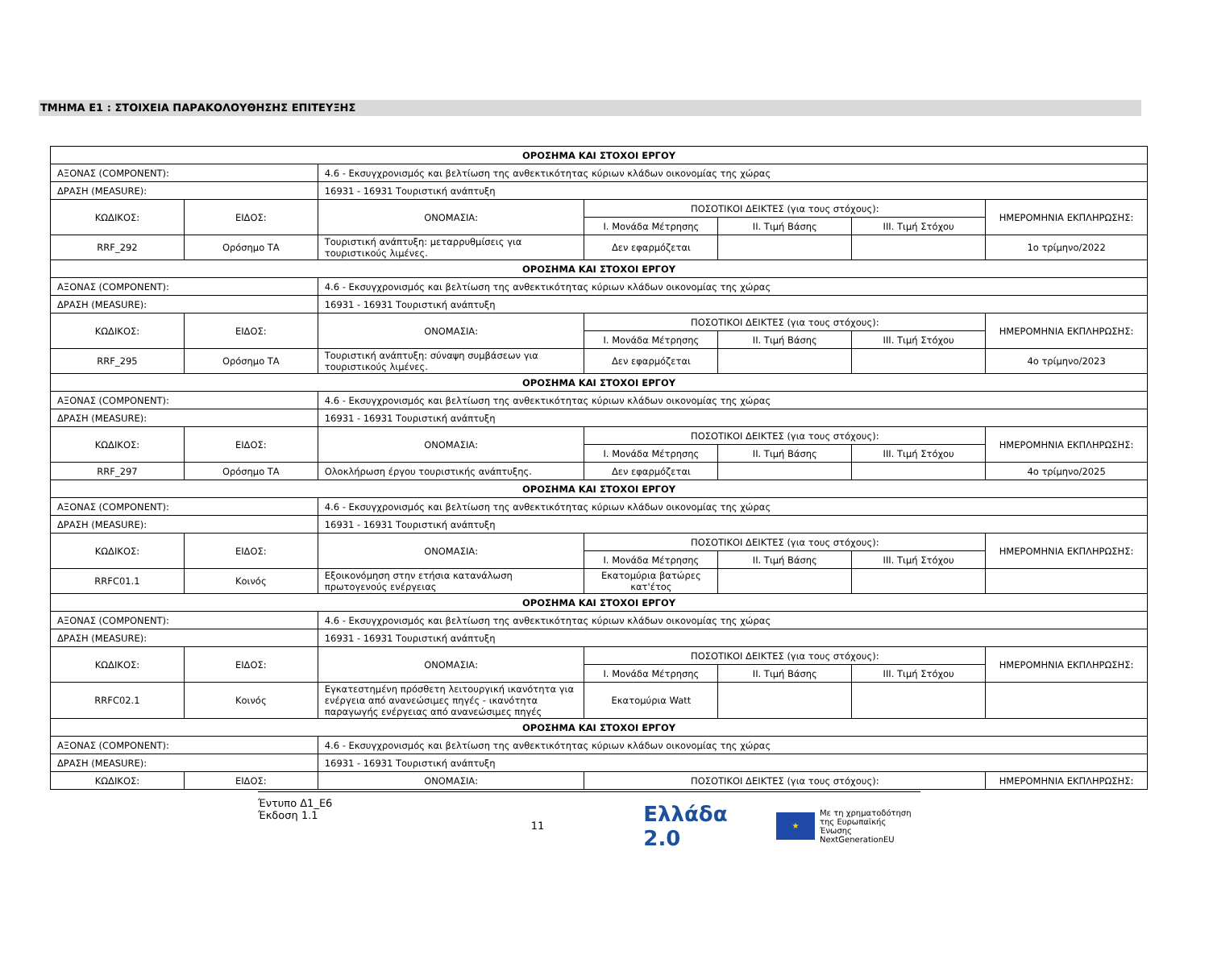ΤΜΗΜΑ Ε1 : ΣΤΟΙΧΕΙΑ ΠΑΡΑΚΟΛΟΥΘΗΣΗΣ ΕΠΙΤΕΥΞΗΣ
| ΟΡΟΣΗΜΑ ΚΑΙ ΣΤΟΧΟΙ ΕΡΓΟΥ | | | | | | |
| ΑΞΟΝΑΣ (COMPONENT): | | 4.6 - Εκσυγχρονισμός και βελτίωση της ανθεκτικότητας κύριων κλάδων οικονομίας της χώρας | | | | |
| ΔΡΑΣΗ (MEASURE): | | 16931 - 16931 Τουριστική ανάπτυξη | | | | |
| ΚΩΔΙΚΟΣ: | ΕΙΔΟΣ: | ΟΝΟΜΑΣΙΑ: | ΠΟΣΟΤΙΚΟΙ ΔΕΙΚΤΕΣ (για τους στόχους): | | | ΗΜΕΡΟΜΗΝΙΑ ΕΚΠΛΗΡΩΣΗΣ: |
| | | | Ι. Μονάδα Μέτρησης | ΙΙ. Τιμή Βάσης | ΙΙΙ. Τιμή Στόχου | |
| RRF_292 | Ορόσημο ΤΑ | Τουριστική ανάπτυξη: μεταρρυθμίσεις για τουριστικούς λιμένες. | Δεν εφαρμόζεται | | | 1ο τρίμηνο/2022 |
| ΟΡΟΣΗΜΑ ΚΑΙ ΣΤΟΧΟΙ ΕΡΓΟΥ | | | | | | |
| ΑΞΟΝΑΣ (COMPONENT): | | 4.6 - Εκσυγχρονισμός και βελτίωση της ανθεκτικότητας κύριων κλάδων οικονομίας της χώρας | | | | |
| ΔΡΑΣΗ (MEASURE): | | 16931 - 16931 Τουριστική ανάπτυξη | | | | |
| ΚΩΔΙΚΟΣ: | ΕΙΔΟΣ: | ΟΝΟΜΑΣΙΑ: | ΠΟΣΟΤΙΚΟΙ ΔΕΙΚΤΕΣ (για τους στόχους): | | | ΗΜΕΡΟΜΗΝΙΑ ΕΚΠΛΗΡΩΣΗΣ: |
| | | | Ι. Μονάδα Μέτρησης | ΙΙ. Τιμή Βάσης | ΙΙΙ. Τιμή Στόχου | |
| RRF_295 | Ορόσημο ΤΑ | Τουριστική ανάπτυξη: σύναψη συμβάσεων για τουριστικούς λιμένες. | Δεν εφαρμόζεται | | | 4ο τρίμηνο/2023 |
| ΟΡΟΣΗΜΑ ΚΑΙ ΣΤΟΧΟΙ ΕΡΓΟΥ | | | | | | |
| ΑΞΟΝΑΣ (COMPONENT): | | 4.6 - Εκσυγχρονισμός και βελτίωση της ανθεκτικότητας κύριων κλάδων οικονομίας της χώρας | | | | |
| ΔΡΑΣΗ (MEASURE): | | 16931 - 16931 Τουριστική ανάπτυξη | | | | |
| ΚΩΔΙΚΟΣ: | ΕΙΔΟΣ: | ΟΝΟΜΑΣΙΑ: | ΠΟΣΟΤΙΚΟΙ ΔΕΙΚΤΕΣ (για τους στόχους): | | | ΗΜΕΡΟΜΗΝΙΑ ΕΚΠΛΗΡΩΣΗΣ: |
| | | | Ι. Μονάδα Μέτρησης | ΙΙ. Τιμή Βάσης | ΙΙΙ. Τιμή Στόχου | |
| RRF_297 | Ορόσημο ΤΑ | Ολοκλήρωση έργου τουριστικής ανάπτυξης. | Δεν εφαρμόζεται | | | 4ο τρίμηνο/2025 |
| ΟΡΟΣΗΜΑ ΚΑΙ ΣΤΟΧΟΙ ΕΡΓΟΥ | | | | | | |
| ΑΞΟΝΑΣ (COMPONENT): | | 4.6 - Εκσυγχρονισμός και βελτίωση της ανθεκτικότητας κύριων κλάδων οικονομίας της χώρας | | | | |
| ΔΡΑΣΗ (MEASURE): | | 16931 - 16931 Τουριστική ανάπτυξη | | | | |
| ΚΩΔΙΚΟΣ: | ΕΙΔΟΣ: | ΟΝΟΜΑΣΙΑ: | ΠΟΣΟΤΙΚΟΙ ΔΕΙΚΤΕΣ (για τους στόχους): | | | ΗΜΕΡΟΜΗΝΙΑ ΕΚΠΛΗΡΩΣΗΣ: |
| | | | Ι. Μονάδα Μέτρησης | ΙΙ. Τιμή Βάσης | ΙΙΙ. Τιμή Στόχου | |
| RRFC01.1 | Κοινός | Εξοικονόμηση στην ετήσια κατανάλωση πρωτογενούς ενέργειας | Εκατομύρια βατώρες κατ'έτος | | | |
| ΟΡΟΣΗΜΑ ΚΑΙ ΣΤΟΧΟΙ ΕΡΓΟΥ | | | | | | |
| ΑΞΟΝΑΣ (COMPONENT): | | 4.6 - Εκσυγχρονισμός και βελτίωση της ανθεκτικότητας κύριων κλάδων οικονομίας της χώρας | | | | |
| ΔΡΑΣΗ (MEASURE): | | 16931 - 16931 Τουριστική ανάπτυξη | | | | |
| ΚΩΔΙΚΟΣ: | ΕΙΔΟΣ: | ΟΝΟΜΑΣΙΑ: | ΠΟΣΟΤΙΚΟΙ ΔΕΙΚΤΕΣ (για τους στόχους): | | | ΗΜΕΡΟΜΗΝΙΑ ΕΚΠΛΗΡΩΣΗΣ: |
| | | | Ι. Μονάδα Μέτρησης | ΙΙ. Τιμή Βάσης | ΙΙΙ. Τιμή Στόχου | |
| RRFC02.1 | Κοινός | Εγκατεστημένη πρόσθετη λειτουργική ικανότητα για ενέργεια από ανανεώσιμες πηγές - ικανότητα παραγωγής ενέργειας από ανανεώσιμες πηγές | Εκατομύρια Watt | | | |
| ΟΡΟΣΗΜΑ ΚΑΙ ΣΤΟΧΟΙ ΕΡΓΟΥ | | | | | | |
| ΑΞΟΝΑΣ (COMPONENT): | | 4.6 - Εκσυγχρονισμός και βελτίωση της ανθεκτικότητας κύριων κλάδων οικονομίας της χώρας | | | | |
| ΔΡΑΣΗ (MEASURE): | | 16931 - 16931 Τουριστική ανάπτυξη | | | | |
| ΚΩΔΙΚΟΣ: | ΕΙΔΟΣ: | ΟΝΟΜΑΣΙΑ: | ΠΟΣΟΤΙΚΟΙ ΔΕΙΚΤΕΣ (για τους στόχους): | | | ΗΜΕΡΟΜΗΝΙΑ ΕΚΠΛΗΡΩΣΗΣ: |
Έντυπο Δ1_Ε6
Έκδοση 1.1
11
Ελλάδα 2.0 ★ Με τη χρηματοδότηση
της Ευρωπαϊκής Ένωσης
NextGenerationEU